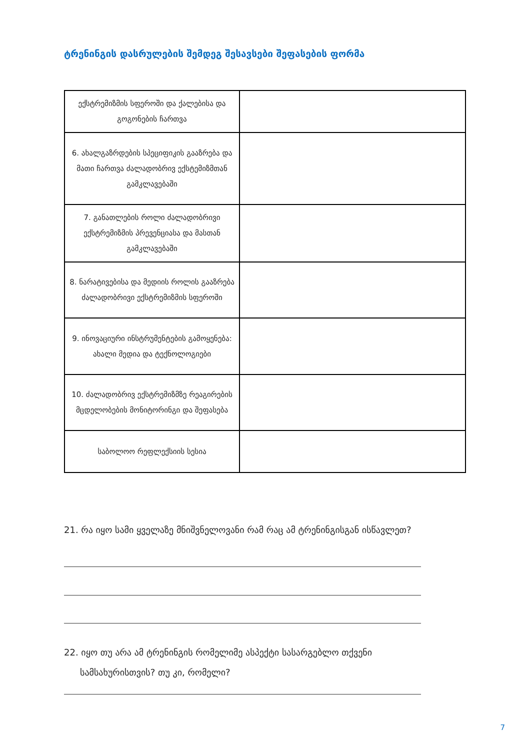ტრენინგის დასრულების შემდეგ შესავსები შეფასების ფორმა
| ექსტრემიზმის სფეროში და ქალებისა და გოგონების ჩართვა | |
| 6. ახალგაზრდების სპეციფიკის გააზრება და მათი ჩართვა ძალადობრივ ექსტემიზმთან გამკლავებაში | |
| 7. განათლების როლი ძალადობრივი ექსტრემიზმის პრევენციასა და მასთან გამკლავებაში | |
| 8. ნარატივებისა და მედიის როლის გააზრება ძალადობრივი ექსტრემიზმის სფეროში | |
| 9. ინოვაციური ინსტრუმენტების გამოყენება: ახალი მედია და ტექნოლოგიები | |
| 10. ძალადობრივ ექსტრემიზმზე რეაგირების მცდელობების მონიტორინგი და შეფასება | |
| საბოლოო რეფლექსიის სესია | |
21. რა იყო სამი ყველაზე მნიშვნელოვანი რამ რაც ამ ტრენინგისგან ისწავლეთ?
22. იყო თუ არა ამ ტრენინგის რომელიმე ასპექტი სასარგებლო თქვენი
სამსახურისთვის? თუ კი, რომელი?
7